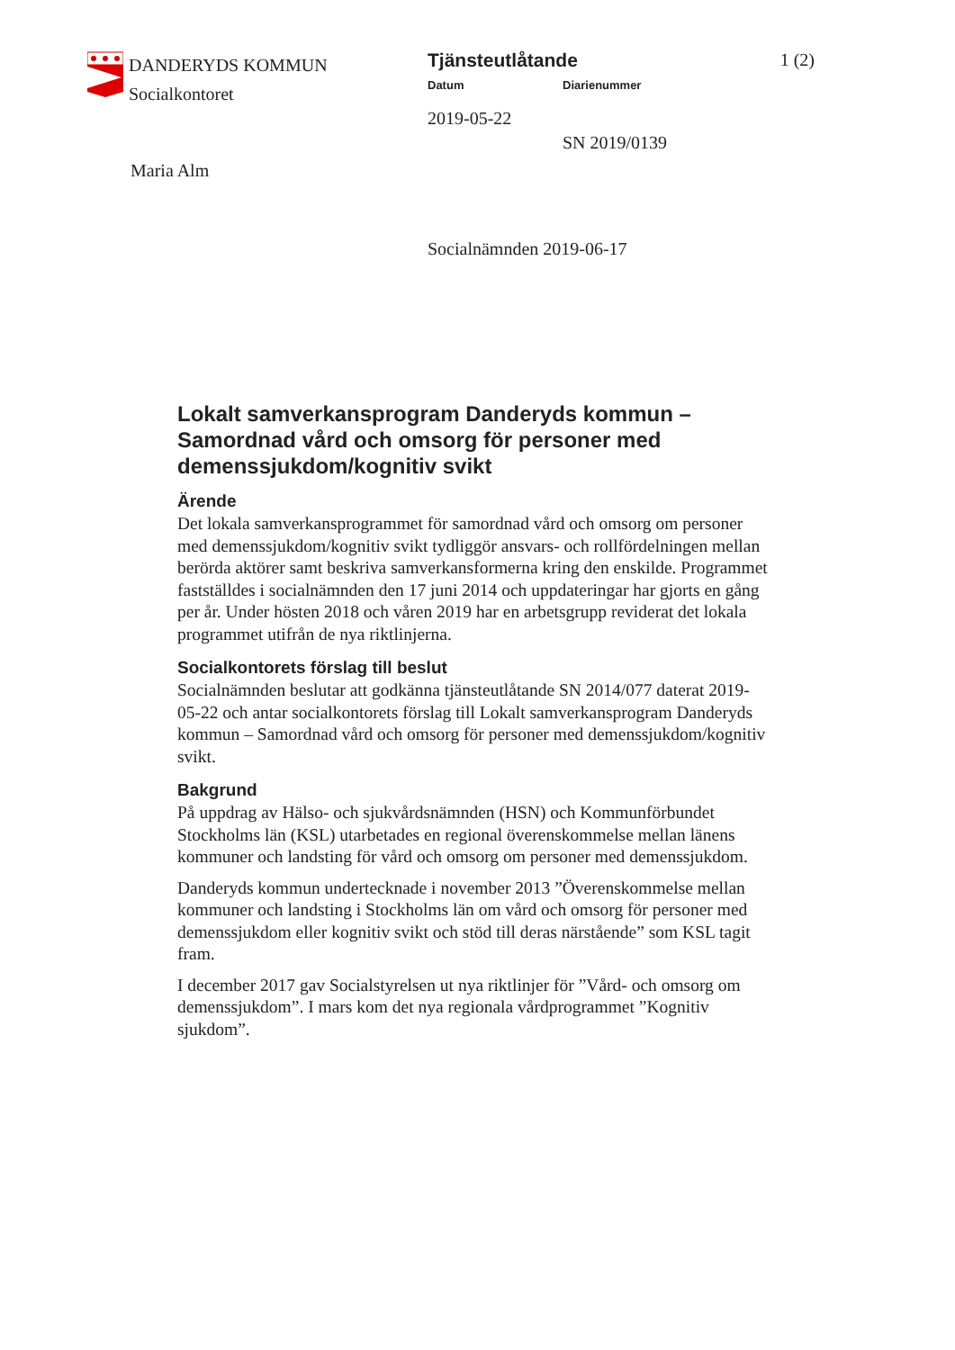DANDERYDS KOMMUN
Socialkontoret
Maria Alm
Tjänsteutlåtande 1 (2)
Datum Diarienummer
2019-05-22
SN 2019/0139
Socialnämnden 2019-06-17
Lokalt samverkansprogram Danderyds kommun – Samordnad vård och omsorg för personer med demenssjukdom/kognitiv svikt
Ärende
Det lokala samverkansprogrammet för samordnad vård och omsorg om personer med demenssjukdom/kognitiv svikt tydliggör ansvars- och rollfördelningen mellan berörda aktörer samt beskriva samverkansformerna kring den enskilde. Programmet fastställdes i socialnämnden den 17 juni 2014 och uppdateringar har gjorts en gång per år. Under hösten 2018 och våren 2019 har en arbetsgrupp reviderat det lokala programmet utifrån de nya riktlinjerna.
Socialkontorets förslag till beslut
Socialnämnden beslutar att godkänna tjänsteutlåtande SN 2014/077 daterat 2019-05-22 och antar socialkontorets förslag till Lokalt samverkansprogram Danderyds kommun – Samordnad vård och omsorg för personer med demenssjukdom/kognitiv svikt.
Bakgrund
På uppdrag av Hälso- och sjukvårdsnämnden (HSN) och Kommunförbundet Stockholms län (KSL) utarbetades en regional överenskommelse mellan länens kommuner och landsting för vård och omsorg om personer med demenssjukdom.
Danderyds kommun undertecknade i november 2013 ”Överenskommelse mellan kommuner och landsting i Stockholms län om vård och omsorg för personer med demenssjukdom eller kognitiv svikt och stöd till deras närstående” som KSL tagit fram.
I december 2017 gav Socialstyrelsen ut nya riktlinjer för ”Vård- och omsorg om demenssjukdom”. I mars kom det nya regionala vårdprogrammet ”Kognitiv sjukdom”.